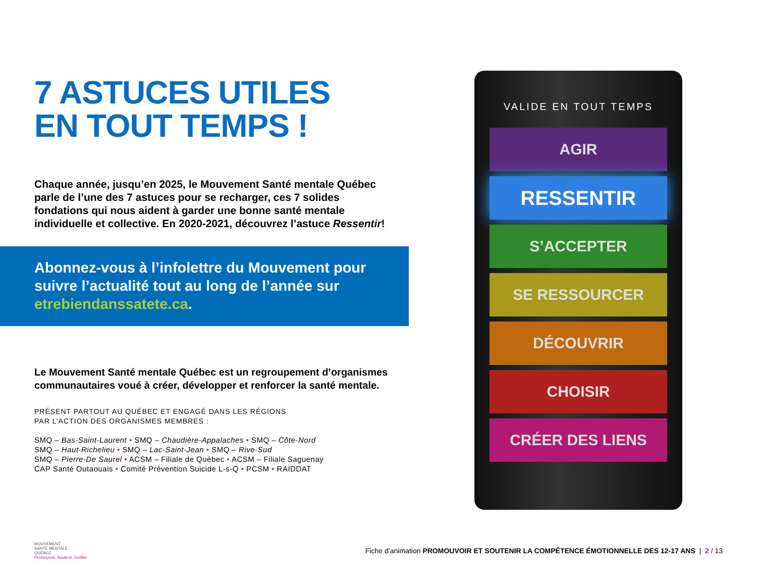7 ASTUCES UTILES
EN TOUT TEMPS !
Chaque année, jusqu’en 2025, le Mouvement Santé mentale Québec parle de l’une des 7 astuces pour se recharger, ces 7 solides fondations qui nous aident à garder une bonne santé mentale individuelle et collective. En 2020-2021, découvrez l’astuce Ressentir!
Abonnez-vous à l’infolettre du Mouvement pour suivre l’actualité tout au long de l’année sur etrebiendanssatete.ca.
Le Mouvement Santé mentale Québec est un regroupement d’organismes communautaires voué à créer, développer et renforcer la santé mentale.
PRÉSENT PARTOUT AU QUÉBEC ET ENGAGÉ DANS LES RÉGIONS
PAR L’ACTION DES ORGANISMES MEMBRES :
SMQ – Bas-Saint-Laurent • SMQ – Chaudière-Appalaches • SMQ – Côte-Nord
SMQ – Haut-Richelieu • SMQ – Lac-Saint-Jean • SMQ – Rive-Sud
SMQ – Pierre-De Saurel • ACSM – Filiale de Québec • ACSM – Filiale Saguenay
CAP Santé Outaouais • Comité Prévention Suicide L-s-Q • PCSM • RAIDDAT
VALIDE EN TOUT TEMPS
AGIR
RESSENTIR
S’ACCEPTER
SE RESSOURCER
DÉCOUVRIR
CHOISIR
CRÉER DES LIENS
MOUVEMENT
SANTÉ MENTALE
QUÉBEC
Promouvoir. Soutenir. Outiller.
Fiche d’animation PROMOUVOIR ET SOUTENIR LA COMPÉTENCE ÉMOTIONNELLE DES 12-17 ANS | 2 / 13